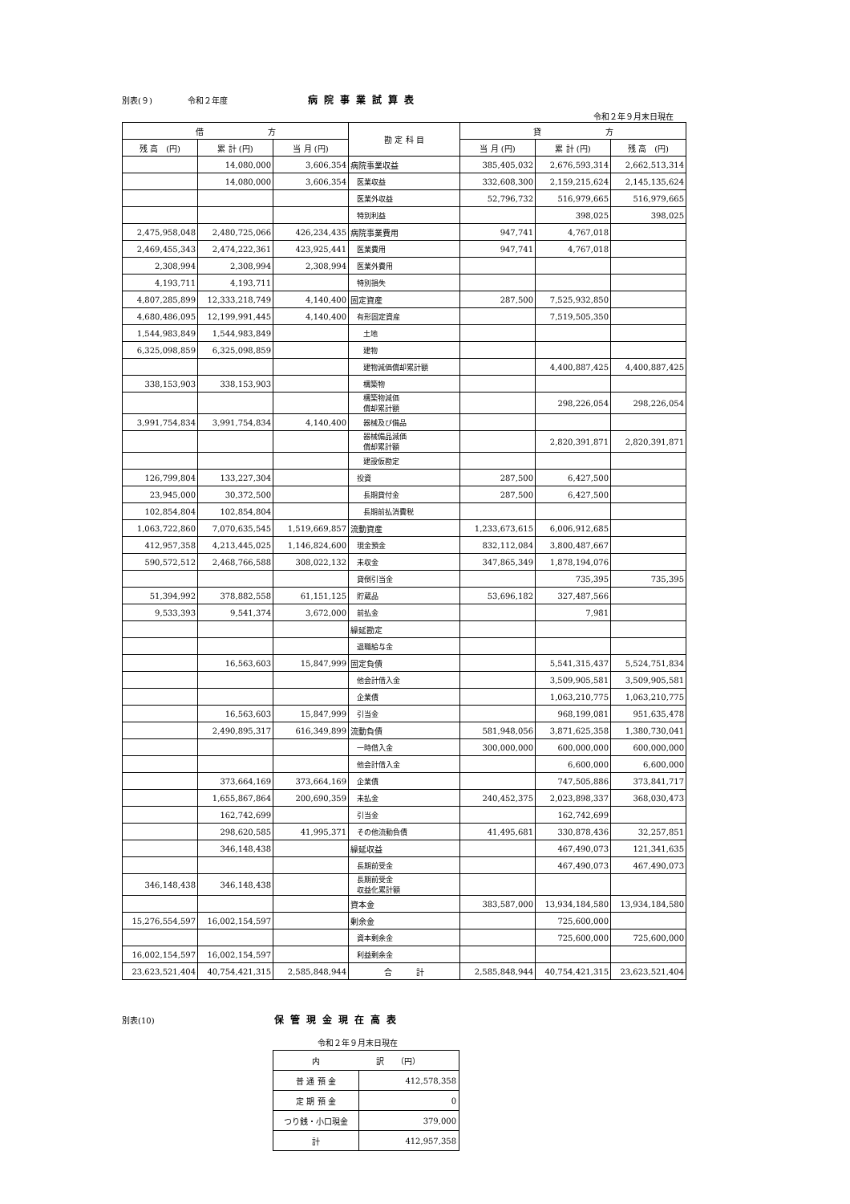別表(９) 令和２年度 病院事業試算表
令和２年９月末日現在
| 借 方 | | | 勘 定 科 目 | 貸 方 | | |
| --- | --- | --- | --- | --- | --- | --- |
| 残 高 (円) | 累 計 (円) | 当 月 (円) | | 当 月 (円) | 累 計 (円) | 残 高 (円) |
| | 14,080,000 | 3,606,354 | 病院事業収益 | 385,405,032 | 2,676,593,314 | 2,662,513,314 |
| | 14,080,000 | 3,606,354 | 医業収益 | 332,608,300 | 2,159,215,624 | 2,145,135,624 |
| | | | 医業外収益 | 52,796,732 | 516,979,665 | 516,979,665 |
| | | | 特別利益 | | 398,025 | 398,025 |
| 2,475,958,048 | 2,480,725,066 | 426,234,435 | 病院事業費用 | 947,741 | 4,767,018 | |
| 2,469,455,343 | 2,474,222,361 | 423,925,441 | 医業費用 | 947,741 | 4,767,018 | |
| 2,308,994 | 2,308,994 | 2,308,994 | 医業外費用 | | | |
| 4,193,711 | 4,193,711 | | 特別損失 | | | |
| 4,807,285,899 | 12,333,218,749 | 4,140,400 | 固定資産 | 287,500 | 7,525,932,850 | |
| 4,680,486,095 | 12,199,991,445 | 4,140,400 | 有形固定資産 | | 7,519,505,350 | |
| 1,544,983,849 | 1,544,983,849 | | 土地 | | | |
| 6,325,098,859 | 6,325,098,859 | | 建物 | | | |
| | | | 建物減価償却累計額 | | 4,400,887,425 | 4,400,887,425 |
| 338,153,903 | 338,153,903 | | 構築物 | | | |
| | | | 構築物減価 償却累計額 | | 298,226,054 | 298,226,054 |
| 3,991,754,834 | 3,991,754,834 | 4,140,400 | 器械及び備品 | | | |
| | | | 器械備品減価 償却累計額 | | 2,820,391,871 | 2,820,391,871 |
| | | | 建設仮勘定 | | | |
| 126,799,804 | 133,227,304 | | 投資 | 287,500 | 6,427,500 | |
| 23,945,000 | 30,372,500 | | 長期貸付金 | 287,500 | 6,427,500 | |
| 102,854,804 | 102,854,804 | | 長期前払消費税 | | | |
| 1,063,722,860 | 7,070,635,545 | 1,519,669,857 | 流動資産 | 1,233,673,615 | 6,006,912,685 | |
| 412,957,358 | 4,213,445,025 | 1,146,824,600 | 現金預金 | 832,112,084 | 3,800,487,667 | |
| 590,572,512 | 2,468,766,588 | 308,022,132 | 未収金 | 347,865,349 | 1,878,194,076 | |
| | | | 貸倒引当金 | | 735,395 | 735,395 |
| 51,394,992 | 378,882,558 | 61,151,125 | 貯蔵品 | 53,696,182 | 327,487,566 | |
| 9,533,393 | 9,541,374 | 3,672,000 | 前払金 | | 7,981 | |
| | | | 繰延勘定 | | | |
| | | | 退職給与金 | | | |
| | 16,563,603 | 15,847,999 | 固定負債 | | 5,541,315,437 | 5,524,751,834 |
| | | | 他会計借入金 | | 3,509,905,581 | 3,509,905,581 |
| | | | 企業債 | | 1,063,210,775 | 1,063,210,775 |
| | 16,563,603 | 15,847,999 | 引当金 | | 968,199,081 | 951,635,478 |
| | 2,490,895,317 | 616,349,899 | 流動負債 | 581,948,056 | 3,871,625,358 | 1,380,730,041 |
| | | | 一時借入金 | 300,000,000 | 600,000,000 | 600,000,000 |
| | | | 他会計借入金 | | 6,600,000 | 6,600,000 |
| | 373,664,169 | 373,664,169 | 企業債 | | 747,505,886 | 373,841,717 |
| | 1,655,867,864 | 200,690,359 | 未払金 | 240,452,375 | 2,023,898,337 | 368,030,473 |
| | 162,742,699 | | 引当金 | | 162,742,699 | |
| | 298,620,585 | 41,995,371 | その他流動負債 | 41,495,681 | 330,878,436 | 32,257,851 |
| | 346,148,438 | | 繰延収益 | | 467,490,073 | 121,341,635 |
| | | | 長期前受金 | | 467,490,073 | 467,490,073 |
| 346,148,438 | 346,148,438 | | 長期前受金 収益化累計額 | | | |
| | | | 資本金 | 383,587,000 | 13,934,184,580 | 13,934,184,580 |
| 15,276,554,597 | 16,002,154,597 | | 剰余金 | | 725,600,000 | |
| | | | 資本剰余金 | | 725,600,000 | 725,600,000 |
| 16,002,154,597 | 16,002,154,597 | | 利益剰余金 | | | |
| 23,623,521,404 | 40,754,421,315 | 2,585,848,944 | 合 計 | 2,585,848,944 | 40,754,421,315 | 23,623,521,404 |
別表(10) 保管現金現在高表
令和２年９月末日現在
| 内 訳 （円） | |
| 普 通 預 金 | 412,578,358 |
| 定 期 預 金 | 0 |
| つり銭・小口現金 | 379,000 |
| 計 | 412,957,358 |